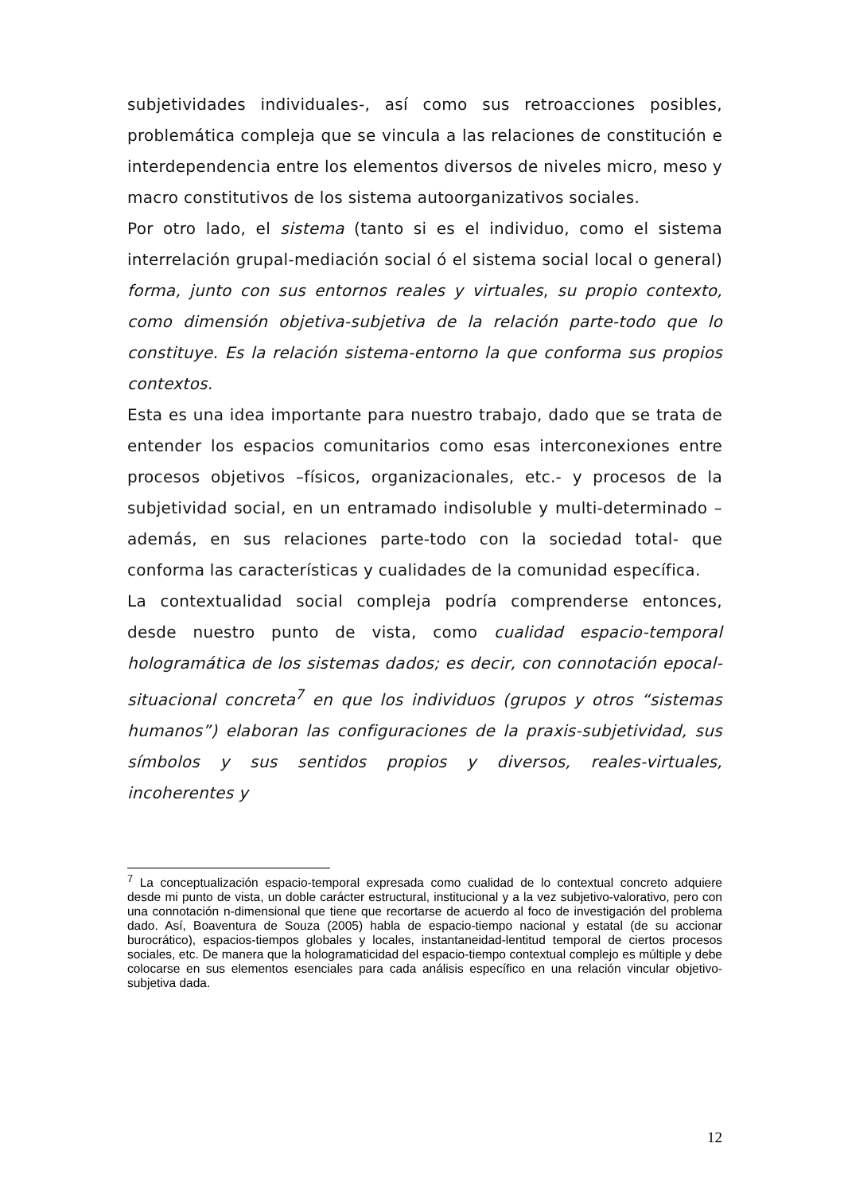subjetividades individuales-, así como sus retroacciones posibles, problemática compleja que se vincula a las relaciones de constitución e interdependencia entre los elementos diversos de niveles micro, meso y macro constitutivos de los sistema autoorganizativos sociales.
Por otro lado, el sistema (tanto si es el individuo, como el sistema interrelación grupal-mediación social ó el sistema social local o general) forma, junto con sus entornos reales y virtuales, su propio contexto, como dimensión objetiva-subjetiva de la relación parte-todo que lo constituye. Es la relación sistema-entorno la que conforma sus propios contextos.
Esta es una idea importante para nuestro trabajo, dado que se trata de entender los espacios comunitarios como esas interconexiones entre procesos objetivos –físicos, organizacionales, etc.- y procesos de la subjetividad social, en un entramado indisoluble y multi-determinado –además, en sus relaciones parte-todo con la sociedad total- que conforma las características y cualidades de la comunidad específica.
La contextualidad social compleja podría comprenderse entonces, desde nuestro punto de vista, como cualidad espacio-temporal hologramática de los sistemas dados; es decir, con connotación epocal-situacional concreta<sup>7</sup> en que los individuos (grupos y otros “sistemas humanos”) elaboran las configuraciones de la praxis-subjetividad, sus símbolos y sus sentidos propios y diversos, reales-virtuales, incoherentes y
<sup>7</sup> La conceptualización espacio-temporal expresada como cualidad de lo contextual concreto adquiere desde mi punto de vista, un doble carácter estructural, institucional y a la vez subjetivo-valorativo, pero con una connotación n-dimensional que tiene que recortarse de acuerdo al foco de investigación del problema dado. Así, Boaventura de Souza (2005) habla de espacio-tiempo nacional y estatal (de su accionar burocrático), espacios-tiempos globales y locales, instantaneidad-lentitud temporal de ciertos procesos sociales, etc. De manera que la hologramaticidad del espacio-tiempo contextual complejo es múltiple y debe colocarse en sus elementos esenciales para cada análisis específico en una relación vincular objetivo-subjetiva dada.
12